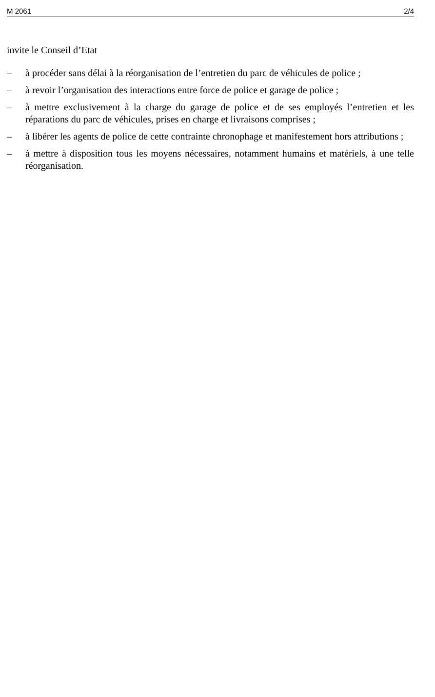M 2061 2/4
invite le Conseil d’Etat
– à procéder sans délai à la réorganisation de l’entretien du parc de véhicules de police ;
– à revoir l’organisation des interactions entre force de police et garage de police ;
– à mettre exclusivement à la charge du garage de police et de ses employés l’entretien et les réparations du parc de véhicules, prises en charge et livraisons comprises ;
– à libérer les agents de police de cette contrainte chronophage et manifestement hors attributions ;
– à mettre à disposition tous les moyens nécessaires, notamment humains et matériels, à une telle réorganisation.